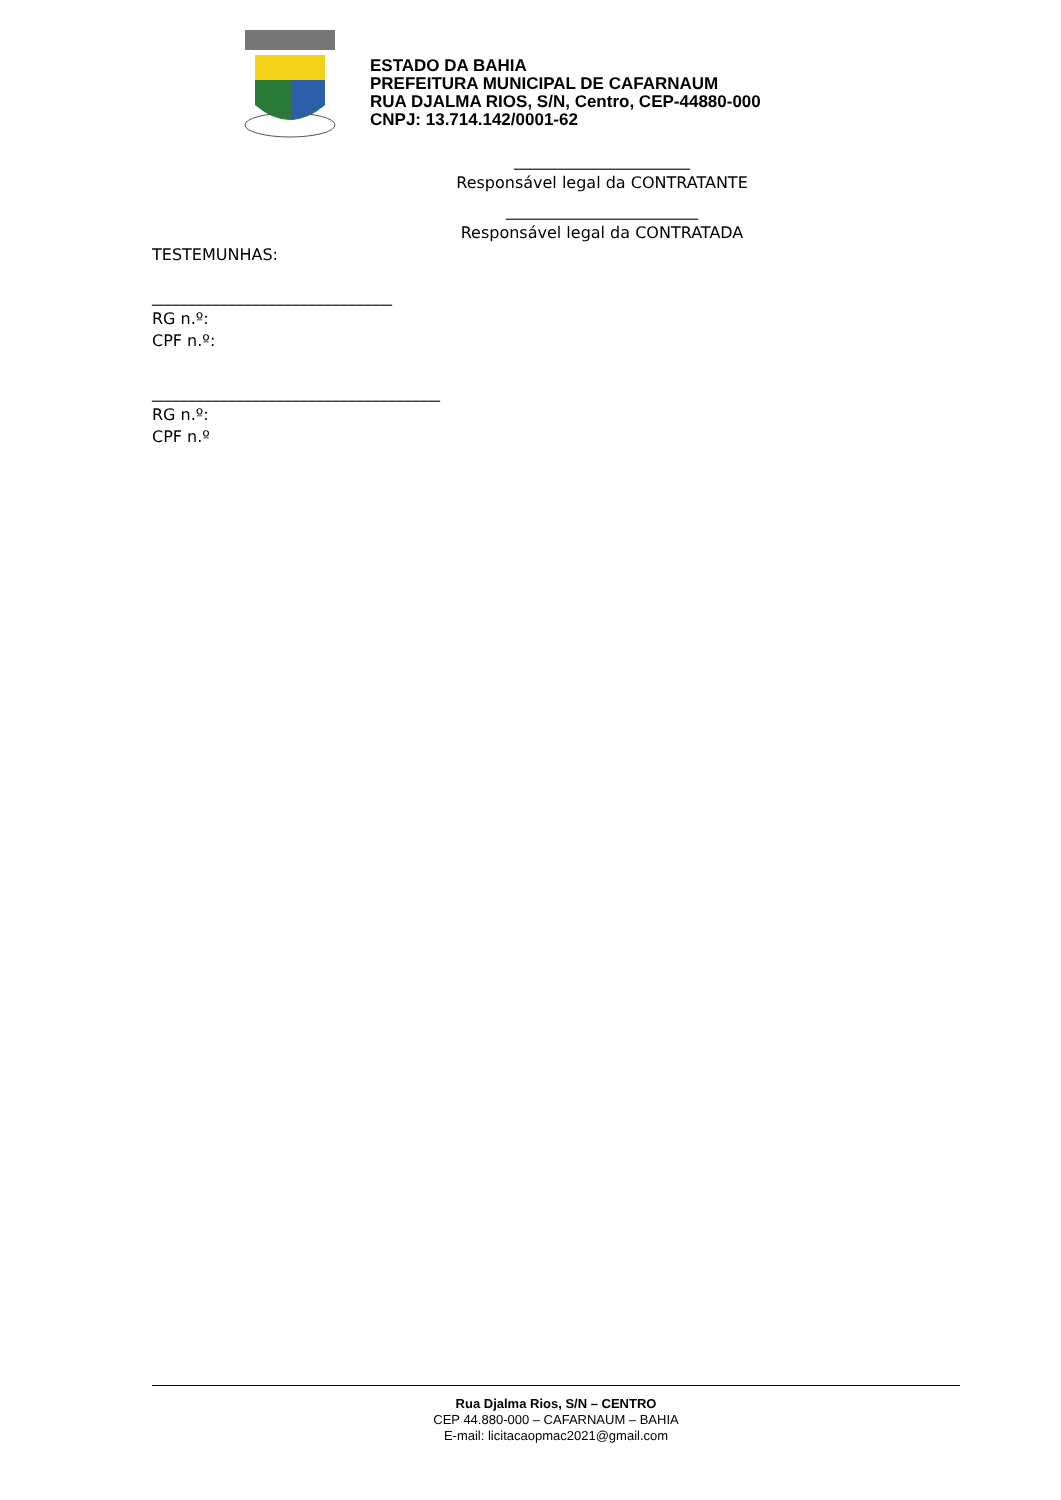ESTADO DA BAHIA
PREFEITURA MUNICIPAL DE CAFARNAUM
RUA DJALMA RIOS, S/N, Centro, CEP-44880-000
CNPJ: 13.714.142/0001-62
______________________
Responsável legal da CONTRATANTE
________________________
Responsável legal da CONTRATADA
TESTEMUNHAS:
______________________________
RG n.º:
CPF n.º:
____________________________________
RG n.º:
CPF n.º
Rua Djalma Rios, S/N – CENTRO
CEP 44.880-000 – CAFARNAUM – BAHIA
E-mail: licitacaopmac2021@gmail.com